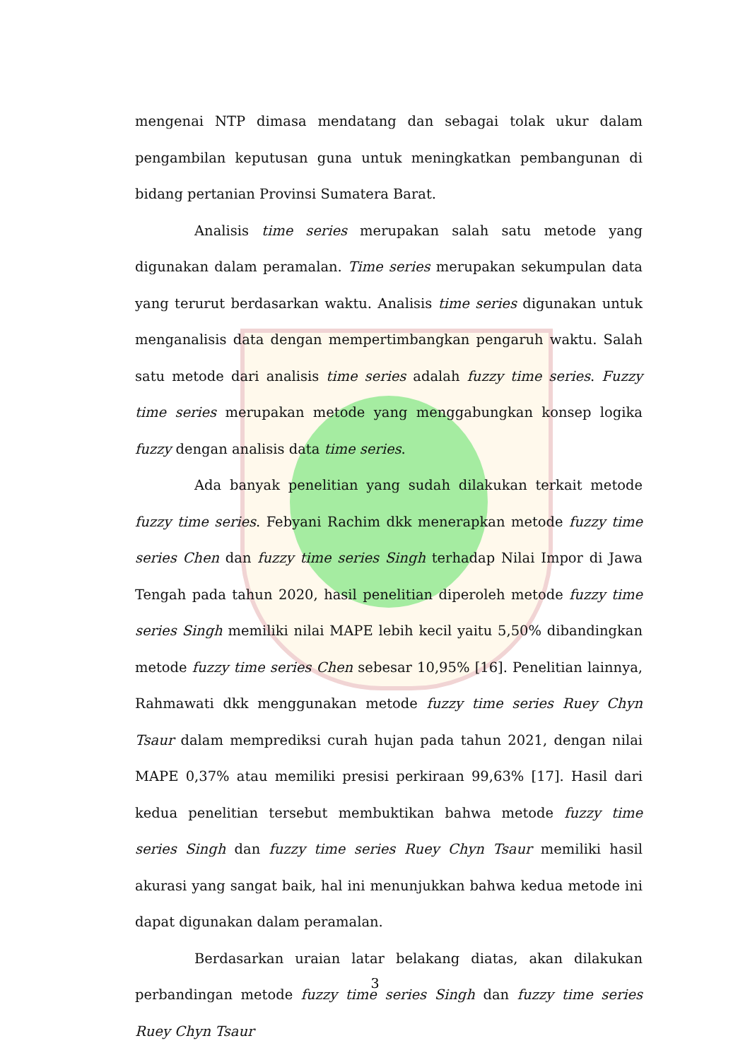mengenai NTP dimasa mendatang dan sebagai tolak ukur dalam pengambilan keputusan guna untuk meningkatkan pembangunan di bidang pertanian Provinsi Sumatera Barat.
Analisis time series merupakan salah satu metode yang digunakan dalam peramalan. Time series merupakan sekumpulan data yang terurut berdasarkan waktu. Analisis time series digunakan untuk menganalisis data dengan mempertimbangkan pengaruh waktu. Salah satu metode dari analisis time series adalah fuzzy time series. Fuzzy time series merupakan metode yang menggabungkan konsep logika fuzzy dengan analisis data time series.
Ada banyak penelitian yang sudah dilakukan terkait metode fuzzy time series. Febyani Rachim dkk menerapkan metode fuzzy time series Chen dan fuzzy time series Singh terhadap Nilai Impor di Jawa Tengah pada tahun 2020, hasil penelitian diperoleh metode fuzzy time series Singh memiliki nilai MAPE lebih kecil yaitu 5,50% dibandingkan metode fuzzy time series Chen sebesar 10,95% [16]. Penelitian lainnya, Rahmawati dkk menggunakan metode fuzzy time series Ruey Chyn Tsaur dalam memprediksi curah hujan pada tahun 2021, dengan nilai MAPE 0,37% atau memiliki presisi perkiraan 99,63% [17]. Hasil dari kedua penelitian tersebut membuktikan bahwa metode fuzzy time series Singh dan fuzzy time series Ruey Chyn Tsaur memiliki hasil akurasi yang sangat baik, hal ini menunjukkan bahwa kedua metode ini dapat digunakan dalam peramalan.
Berdasarkan uraian latar belakang diatas, akan dilakukan perbandingan metode fuzzy time series Singh dan fuzzy time series Ruey Chyn Tsaur
3